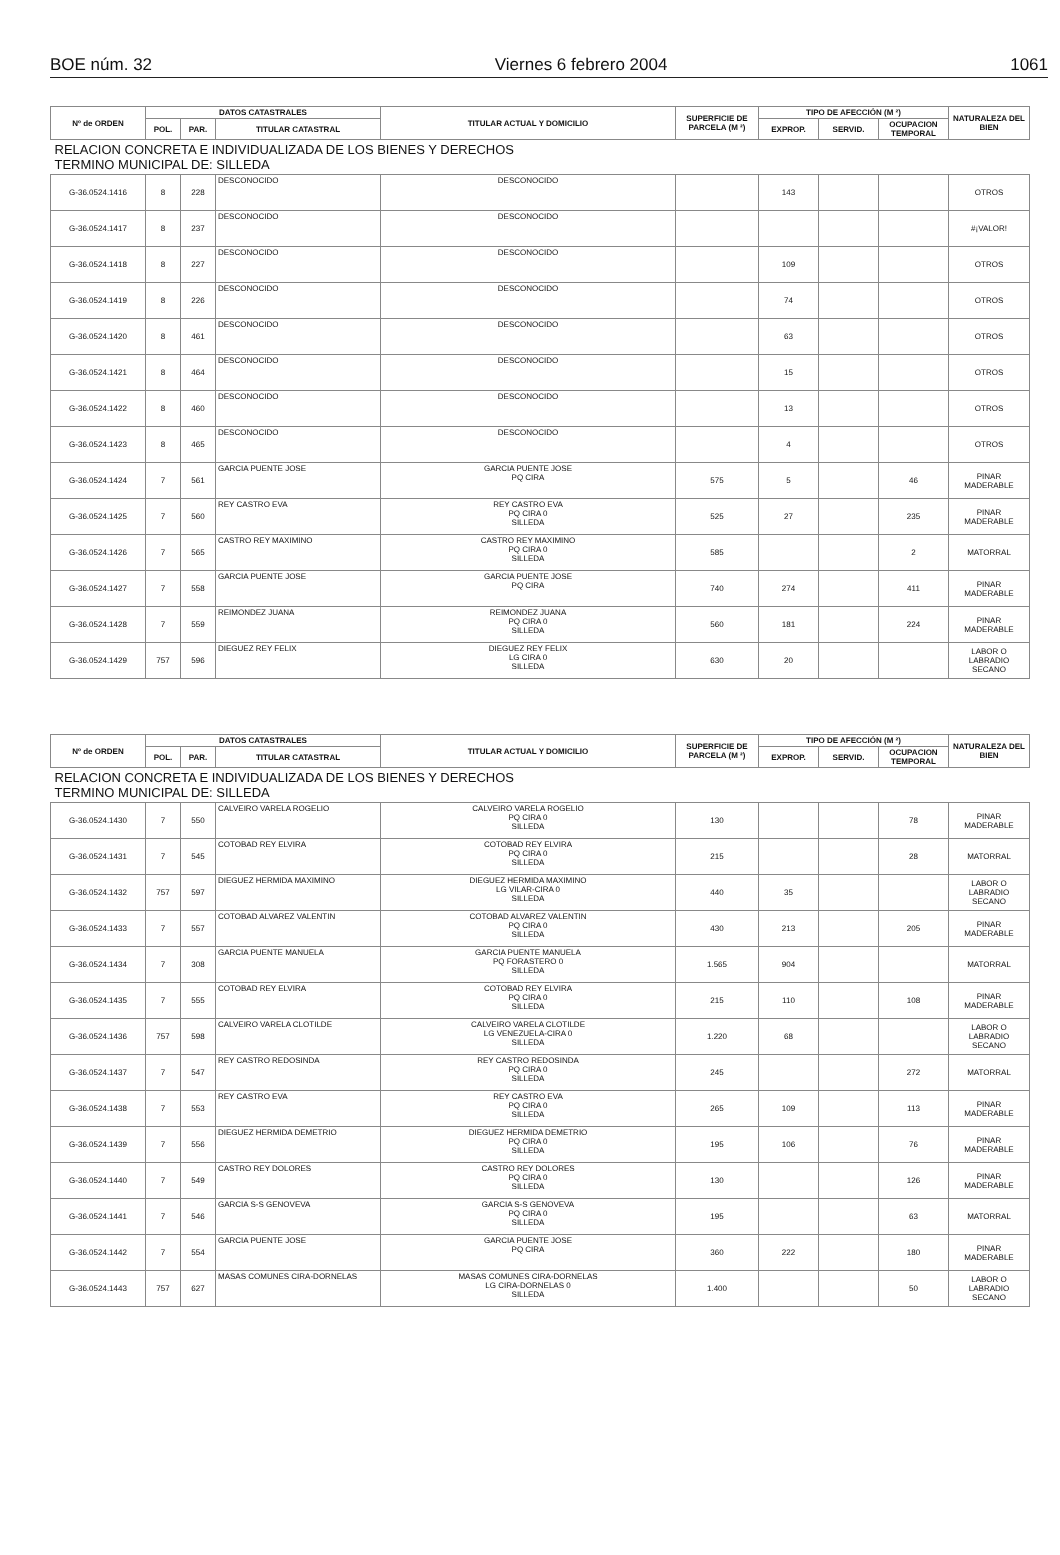BOE núm. 32 Viernes 6 febrero 2004 1061
| Nº de ORDEN | DATOS CATASTRALES | | | TITULAR ACTUAL Y DOMICILIO | SUPERFICIE DE PARCELA (M ²) | TIPO DE AFECCIÓN (M ²) | | | NATURALEZA DEL BIEN |
| --- | --- | --- | --- | --- | --- | --- | --- | --- | --- |
| | POL. | PAR. | TITULAR CATASTRAL | | | EXPROP. | SERVID. | OCUPACION TEMPORAL | |
| RELACION CONCRETA E INDIVIDUALIZADA DE LOS BIENES Y DERECHOS TERMINO MUNICIPAL DE: SILLEDA | | | | | | | | | |
| G-36.0524.1416 | 8 | 228 | DESCONOCIDO | DESCONOCIDO | | 143 | | | OTROS |
| G-36.0524.1417 | 8 | 237 | DESCONOCIDO | DESCONOCIDO | | | | | #¡VALOR! |
| G-36.0524.1418 | 8 | 227 | DESCONOCIDO | DESCONOCIDO | | 109 | | | OTROS |
| G-36.0524.1419 | 8 | 226 | DESCONOCIDO | DESCONOCIDO | | 74 | | | OTROS |
| G-36.0524.1420 | 8 | 461 | DESCONOCIDO | DESCONOCIDO | | 63 | | | OTROS |
| G-36.0524.1421 | 8 | 464 | DESCONOCIDO | DESCONOCIDO | | 15 | | | OTROS |
| G-36.0524.1422 | 8 | 460 | DESCONOCIDO | DESCONOCIDO | | 13 | | | OTROS |
| G-36.0524.1423 | 8 | 465 | DESCONOCIDO | DESCONOCIDO | | 4 | | | OTROS |
| G-36.0524.1424 | 7 | 561 | GARCIA PUENTE JOSE | GARCIA PUENTE JOSE PQ CIRA | 575 | 5 | | 46 | PINAR MADERABLE |
| G-36.0524.1425 | 7 | 560 | REY CASTRO EVA | REY CASTRO EVA PQ CIRA 0 SILLEDA | 525 | 27 | | 235 | PINAR MADERABLE |
| G-36.0524.1426 | 7 | 565 | CASTRO REY MAXIMINO | CASTRO REY MAXIMINO PQ CIRA 0 SILLEDA | 585 | | | 2 | MATORRAL |
| G-36.0524.1427 | 7 | 558 | GARCIA PUENTE JOSE | GARCIA PUENTE JOSE PQ CIRA | 740 | 274 | | 411 | PINAR MADERABLE |
| G-36.0524.1428 | 7 | 559 | REIMONDEZ JUANA | REIMONDEZ JUANA PQ CIRA 0 SILLEDA | 560 | 181 | | 224 | PINAR MADERABLE |
| G-36.0524.1429 | 757 | 596 | DIEGUEZ REY FELIX | DIEGUEZ REY FELIX LG CIRA 0 SILLEDA | 630 | 20 | | | LABOR O LABRADIO SECANO |
| Nº de ORDEN | DATOS CATASTRALES | | | TITULAR ACTUAL Y DOMICILIO | SUPERFICIE DE PARCELA (M ²) | TIPO DE AFECCIÓN (M ²) | | | NATURALEZA DEL BIEN |
| --- | --- | --- | --- | --- | --- | --- | --- | --- | --- |
| | POL. | PAR. | TITULAR CATASTRAL | | | EXPROP. | SERVID. | OCUPACION TEMPORAL | |
| RELACION CONCRETA E INDIVIDUALIZADA DE LOS BIENES Y DERECHOS TERMINO MUNICIPAL DE: SILLEDA | | | | | | | | | |
| G-36.0524.1430 | 7 | 550 | CALVEIRO VARELA ROGELIO | CALVEIRO VARELA ROGELIO PQ CIRA 0 SILLEDA | 130 | | | 78 | PINAR MADERABLE |
| G-36.0524.1431 | 7 | 545 | COTOBAD REY ELVIRA | COTOBAD REY ELVIRA PQ CIRA 0 SILLEDA | 215 | | | 28 | MATORRAL |
| G-36.0524.1432 | 757 | 597 | DIEGUEZ HERMIDA MAXIMINO | DIEGUEZ HERMIDA MAXIMINO LG VILAR-CIRA 0 SILLEDA | 440 | 35 | | | LABOR O LABRADIO SECANO |
| G-36.0524.1433 | 7 | 557 | COTOBAD ALVAREZ VALENTIN | COTOBAD ALVAREZ VALENTIN PQ CIRA 0 SILLEDA | 430 | 213 | | 205 | PINAR MADERABLE |
| G-36.0524.1434 | 7 | 308 | GARCIA PUENTE MANUELA | GARCIA PUENTE MANUELA PQ FORASTERO 0 SILLEDA | 1.565 | 904 | | | MATORRAL |
| G-36.0524.1435 | 7 | 555 | COTOBAD REY ELVIRA | COTOBAD REY ELVIRA PQ CIRA 0 SILLEDA | 215 | 110 | | 108 | PINAR MADERABLE |
| G-36.0524.1436 | 757 | 598 | CALVEIRO VARELA CLOTILDE | CALVEIRO VARELA CLOTILDE LG VENEZUELA-CIRA 0 SILLEDA | 1.220 | 68 | | | LABOR O LABRADIO SECANO |
| G-36.0524.1437 | 7 | 547 | REY CASTRO REDOSINDA | REY CASTRO REDOSINDA PQ CIRA 0 SILLEDA | 245 | | | 272 | MATORRAL |
| G-36.0524.1438 | 7 | 553 | REY CASTRO EVA | REY CASTRO EVA PQ CIRA 0 SILLEDA | 265 | 109 | | 113 | PINAR MADERABLE |
| G-36.0524.1439 | 7 | 556 | DIEGUEZ HERMIDA DEMETRIO | DIEGUEZ HERMIDA DEMETRIO PQ CIRA 0 SILLEDA | 195 | 106 | | 76 | PINAR MADERABLE |
| G-36.0524.1440 | 7 | 549 | CASTRO REY DOLORES | CASTRO REY DOLORES PQ CIRA 0 SILLEDA | 130 | | | 126 | PINAR MADERABLE |
| G-36.0524.1441 | 7 | 546 | GARCIA S-S GENOVEVA | GARCIA S-S GENOVEVA PQ CIRA 0 SILLEDA | 195 | | | 63 | MATORRAL |
| G-36.0524.1442 | 7 | 554 | GARCIA PUENTE JOSE | GARCIA PUENTE JOSE PQ CIRA | 360 | 222 | | 180 | PINAR MADERABLE |
| G-36.0524.1443 | 757 | 627 | MASAS COMUNES CIRA-DORNELAS | MASAS COMUNES CIRA-DORNELAS LG CIRA-DORNELAS 0 SILLEDA | 1.400 | | | 50 | LABOR O LABRADIO SECANO |